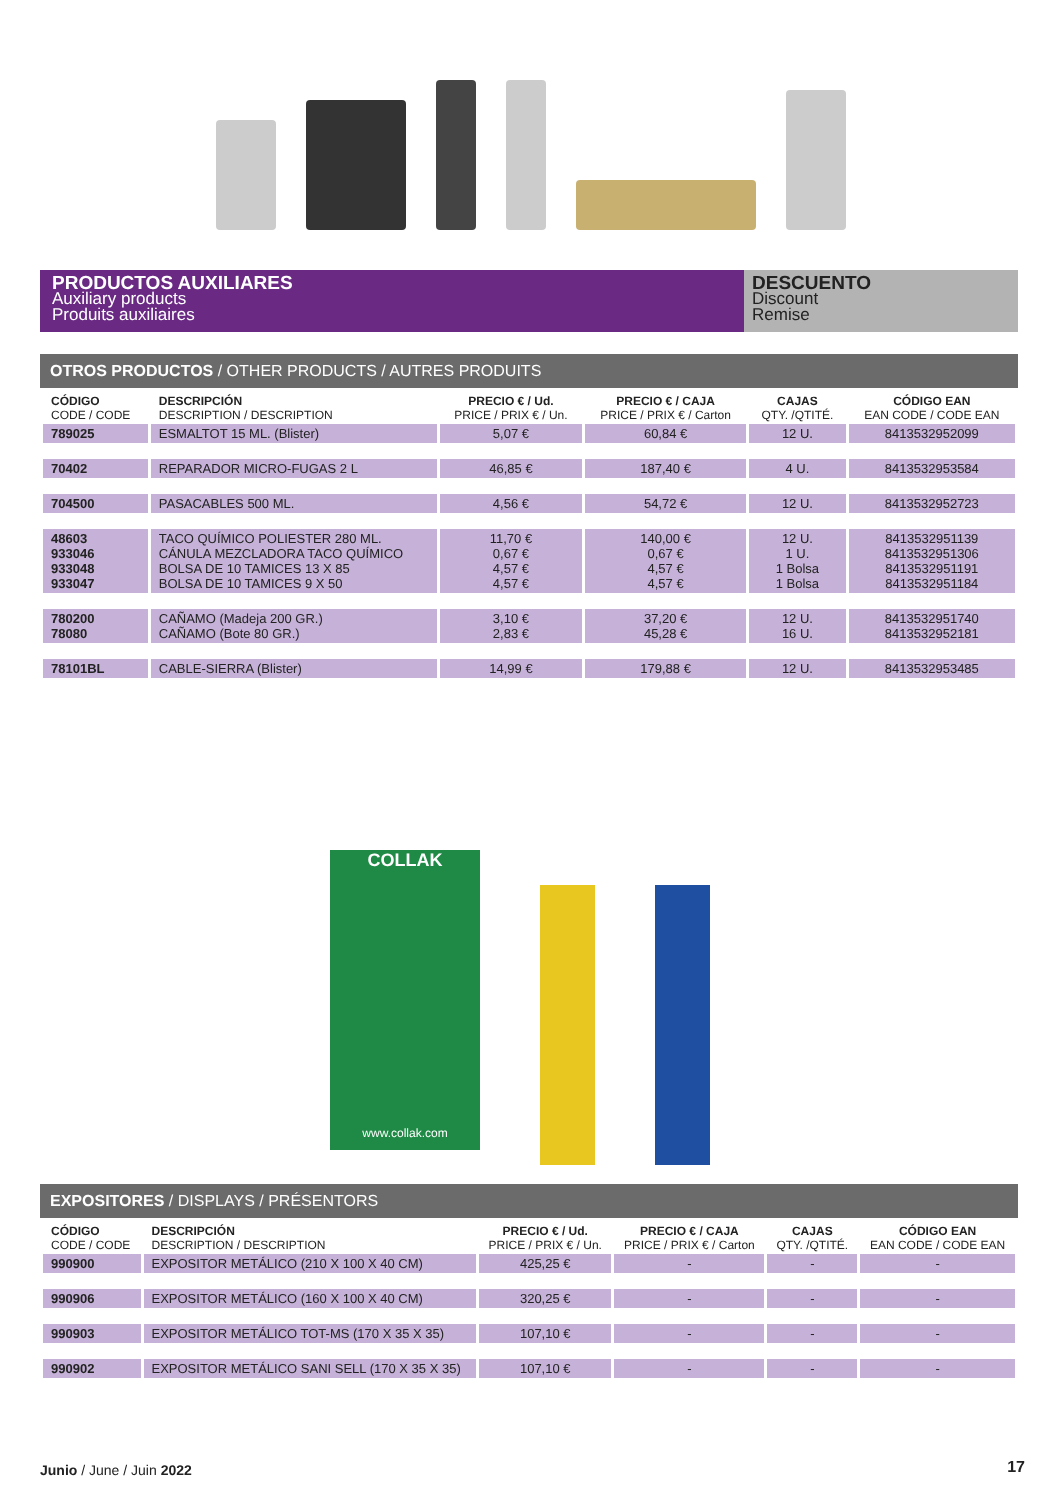PRODUCTOS AUXILIARES
Auxiliary products
Produits auxiliaires
DESCUENTO
Discount
Remise
OTROS PRODUCTOS / OTHER PRODUCTS / AUTRES PRODUITS
| CÓDIGO CODE / CODE | DESCRIPCIÓN DESCRIPTION / DESCRIPTION | PRECIO € / Ud. PRICE / PRIX € / Un. | PRECIO € / CAJA PRICE / PRIX € / Carton | CAJAS QTY. /QTITÉ. | CÓDIGO EAN EAN CODE / CODE EAN |
| --- | --- | --- | --- | --- | --- |
| 789025 | ESMALTOT 15 ML. (Blister) | 5,07 € | 60,84 € | 12 U. | 8413532952099 |
| 70402 | REPARADOR MICRO-FUGAS 2 L | 46,85 € | 187,40 € | 4 U. | 8413532953584 |
| 704500 | PASACABLES 500 ML. | 4,56 € | 54,72 € | 12 U. | 8413532952723 |
| 48603 933046 933048 933047 | TACO QUÍMICO POLIESTER 280 ML. CÁNULA MEZCLADORA TACO QUÍMICO BOLSA DE 10 TAMICES 13 X 85 BOLSA DE 10 TAMICES 9 X 50 | 11,70 € 0,67 € 4,57 € 4,57 € | 140,00 € 0,67 € 4,57 € 4,57 € | 12 U. 1 U. 1 Bolsa 1 Bolsa | 8413532951139 8413532951306 8413532951191 8413532951184 |
| 780200 78080 | CAÑAMO (Madeja 200 GR.) CAÑAMO (Bote 80 GR.) | 3,10 € 2,83 € | 37,20 € 45,28 € | 12 U. 16 U. | 8413532951740 8413532952181 |
| 78101BL | CABLE-SIERRA (Blister) | 14,99 € | 179,88 € | 12 U. | 8413532953485 |
COLLAK
www.collak.com
EXPOSITORES / DISPLAYS / PRÉSENTORS
| CÓDIGO CODE / CODE | DESCRIPCIÓN DESCRIPTION / DESCRIPTION | PRECIO € / Ud. PRICE / PRIX € / Un. | PRECIO € / CAJA PRICE / PRIX € / Carton | CAJAS QTY. /QTITÉ. | CÓDIGO EAN EAN CODE / CODE EAN |
| --- | --- | --- | --- | --- | --- |
| 990900 | EXPOSITOR METÁLICO (210 X 100 X 40 CM) | 425,25 € | - | - | - |
| 990906 | EXPOSITOR METÁLICO (160 X 100 X 40 CM) | 320,25 € | - | - | - |
| 990903 | EXPOSITOR METÁLICO TOT-MS (170 X 35 X 35) | 107,10 € | - | - | - |
| 990902 | EXPOSITOR METÁLICO SANI SELL (170 X 35 X 35) | 107,10 € | - | - | - |
Junio / June / Juin 2022 17